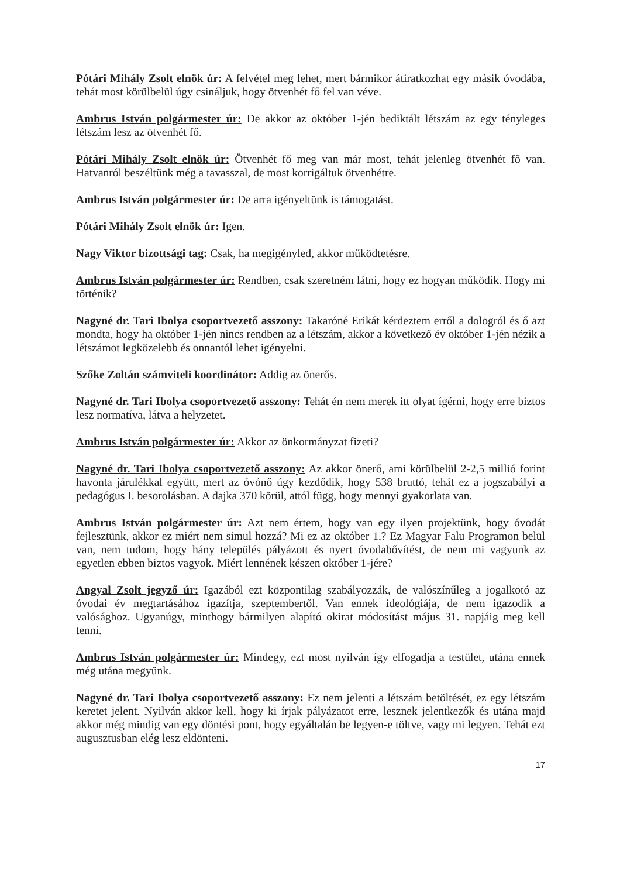Pótári Mihály Zsolt elnök úr: A felvétel meg lehet, mert bármikor átiratkozhat egy másik óvodába, tehát most körülbelül úgy csináljuk, hogy ötvenhét fő fel van véve.
Ambrus István polgármester úr: De akkor az október 1-jén bediktált létszám az egy tényleges létszám lesz az ötvenhét fő.
Pótári Mihály Zsolt elnök úr: Ötvenhét fő meg van már most, tehát jelenleg ötvenhét fő van. Hatvanról beszéltünk még a tavasszal, de most korrigáltuk ötvenhétre.
Ambrus István polgármester úr: De arra igényeltünk is támogatást.
Pótári Mihály Zsolt elnök úr: Igen.
Nagy Viktor bizottsági tag: Csak, ha megigényled, akkor működtetésre.
Ambrus István polgármester úr: Rendben, csak szeretném látni, hogy ez hogyan működik. Hogy mi történik?
Nagyné dr. Tari Ibolya csoportvezető asszony: Takaróné Erikát kérdeztem erről a dologról és ő azt mondta, hogy ha október 1-jén nincs rendben az a létszám, akkor a következő év október 1-jén nézik a létszámot legközelebb és onnantól lehet igényelni.
Szőke Zoltán számviteli koordinátor: Addig az önerős.
Nagyné dr. Tari Ibolya csoportvezető asszony: Tehát én nem merek itt olyat ígérni, hogy erre biztos lesz normatíva, látva a helyzetet.
Ambrus István polgármester úr: Akkor az önkormányzat fizeti?
Nagyné dr. Tari Ibolya csoportvezető asszony: Az akkor önerő, ami körülbelül 2-2,5 millió forint havonta járulékkal együtt, mert az óvónő úgy kezdődik, hogy 538 bruttó, tehát ez a jogszabályi a pedagógus I. besorolásban. A dajka 370 körül, attól függ, hogy mennyi gyakorlata van.
Ambrus István polgármester úr: Azt nem értem, hogy van egy ilyen projektünk, hogy óvodát fejlesztünk, akkor ez miért nem simul hozzá? Mi ez az október 1.? Ez Magyar Falu Programon belül van, nem tudom, hogy hány település pályázott és nyert óvodabővítést, de nem mi vagyunk az egyetlen ebben biztos vagyok. Miért lennének készen október 1-jére?
Angyal Zsolt jegyző úr: Igazából ezt központilag szabályozzák, de valószínűleg a jogalkotó az óvodai év megtartásához igazítja, szeptembertől. Van ennek ideológiája, de nem igazodik a valósághoz. Ugyanúgy, minthogy bármilyen alapító okirat módosítást május 31. napjáig meg kell tenni.
Ambrus István polgármester úr: Mindegy, ezt most nyilván így elfogadja a testület, utána ennek még utána megyünk.
Nagyné dr. Tari Ibolya csoportvezető asszony: Ez nem jelenti a létszám betöltését, ez egy létszám keretet jelent. Nyilván akkor kell, hogy ki írjak pályázatot erre, lesznek jelentkezők és utána majd akkor még mindig van egy döntési pont, hogy egyáltalán be legyen-e töltve, vagy mi legyen. Tehát ezt augusztusban elég lesz eldönteni.
17